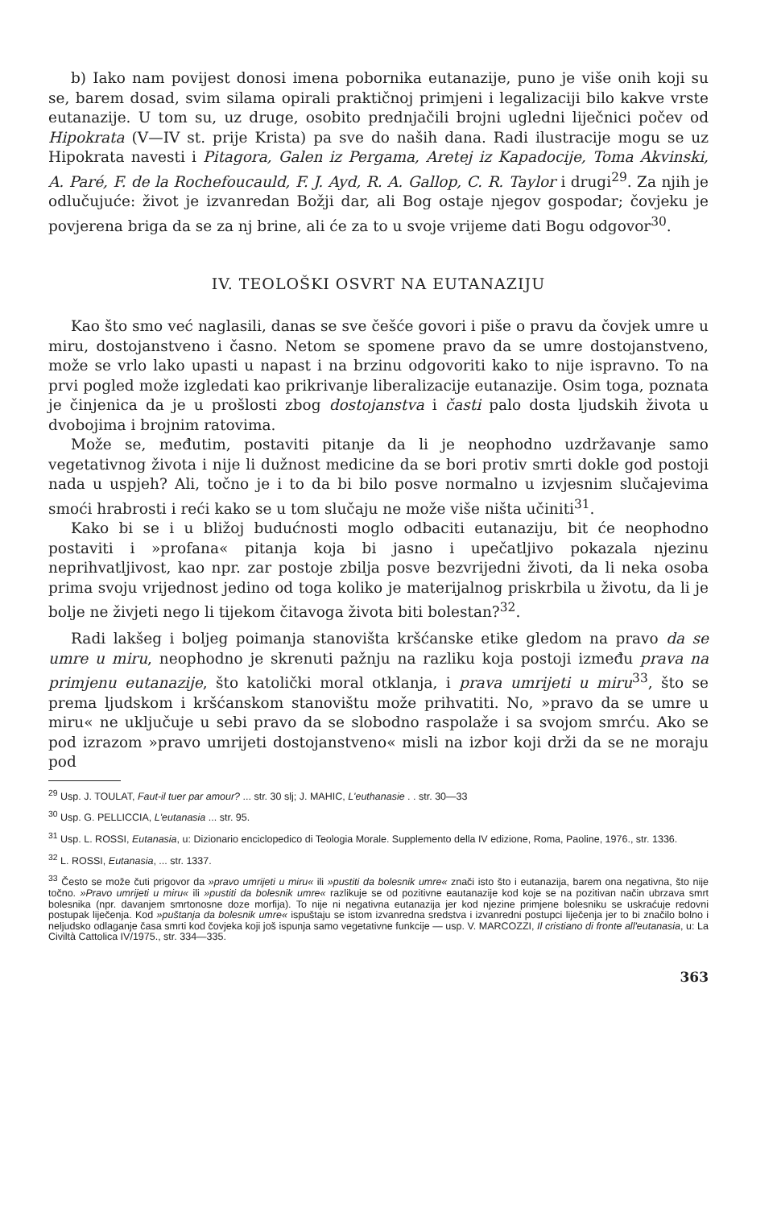b) Iako nam povijest donosi imena pobornika eutanazije, puno je više onih koji su se, barem dosad, svim silama opirali praktičnoj primjeni i legalizaciji bilo kakve vrste eutanazije. U tom su, uz druge, osobito prednjačili brojni ugledni liječnici počev od Hipokrata (V—IV st. prije Krista) pa sve do naših dana. Radi ilustracije mogu se uz Hipokrata navesti i Pitagora, Galen iz Pergama, Aretej iz Kapadocije, Toma Akvinski, A. Paré, F. de la Rochefoucauld, F. J. Ayd, R. A. Gallop, C. R. Taylor i drugi<sup>29</sup>. Za njih je odlučujuće: život je izvanredan Božji dar, ali Bog ostaje njegov gospodar; čovjeku je povjerena briga da se za nj brine, ali će za to u svoje vrijeme dati Bogu odgovor<sup>30</sup>.
IV. TEOLOŠKI OSVRT NA EUTANAZIJU
Kao što smo već naglasili, danas se sve češće govori i piše o pravu da čovjek umre u miru, dostojanstveno i časno. Netom se spomene pravo da se umre dostojanstveno, može se vrlo lako upasti u napast i na brzinu odgovoriti kako to nije ispravno. To na prvi pogled može izgledati kao prikrivanje liberalizacije eutanazije. Osim toga, poznata je činjenica da je u prošlosti zbog dostojanstva i časti palo dosta ljudskih života u dvobojima i brojnim ratovima.
Može se, međutim, postaviti pitanje da li je neophodno uzdržavanje samo vegetativnog života i nije li dužnost medicine da se bori protiv smrti dokle god postoji nada u uspjeh? Ali, točno je i to da bi bilo posve normalno u izvjesnim slučajevima smoći hrabrosti i reći kako se u tom slučaju ne može više ništa učiniti<sup>31</sup>.
Kako bi se i u bližoj budućnosti moglo odbaciti eutanaziju, bit će neophodno postaviti i »profana« pitanja koja bi jasno i upečatljivo pokazala njezinu neprihvatljivost, kao npr. zar postoje zbilja posve bezvrijedni životi, da li neka osoba prima svoju vrijednost jedino od toga koliko je materijalnog priskrbila u životu, da li je bolje ne živjeti nego li tijekom čitavoga života biti bolestan?<sup>32</sup>.
Radi lakšeg i boljeg poimanja stanovišta kršćanske etike gledom na pravo da se umre u miru, neophodno je skrenuti pažnju na razliku koja postoji između prava na primjenu eutanazije, što katolički moral otklanja, i prava umrijeti u miru<sup>33</sup>, što se prema ljudskom i kršćanskom stanovištu može prihvatiti. No, »pravo da se umre u miru« ne uključuje u sebi pravo da se slobodno raspolaže i sa svojom smrću. Ako se pod izrazom »pravo umrijeti dostojanstveno« misli na izbor koji drži da se ne moraju pod
<sup>29</sup> Usp. J. TOULAT, Faut-il tuer par amour? ... str. 30 slj; J. MAHIC, L'euthanasie . . str. 30—33
<sup>30</sup> Usp. G. PELLICCIA, L'eutanasia ... str. 95.
<sup>31</sup> Usp. L. ROSSI, Eutanasia, u: Dizionario enciclopedico di Teologia Morale. Supplemento della IV edizione, Roma, Paoline, 1976., str. 1336.
<sup>32</sup> L. ROSSI, Eutanasia, ... str. 1337.
<sup>33</sup> Često se može čuti prigovor da »pravo umrijeti u miru« ili »pustiti da bolesnik umre« znači isto što i eutanazija, barem ona negativna, što nije točno. »Pravo umrijeti u miru« ili »pustiti da bolesnik umre« razlikuje se od pozitivne eautanazije kod koje se na pozitivan način ubrzava smrt bolesnika (npr. davanjem smrtonosne doze morfija). To nije ni negativna eutanazija jer kod njezine primjene bolesniku se uskraćuje redovni postupak liječenja. Kod »puštanja da bolesnik umre« ispuštaju se istom izvanredna sredstva i izvanredni postupci liječenja jer to bi značilo bolno i neljudsko odlaganje časa smrti kod čovjeka koji još ispunja samo vegetativne funkcije — usp. V. MARCOZZI, Il cristiano di fronte all'eutanasia, u: La Civiltà Cattolica IV/1975., str. 334—335.
363